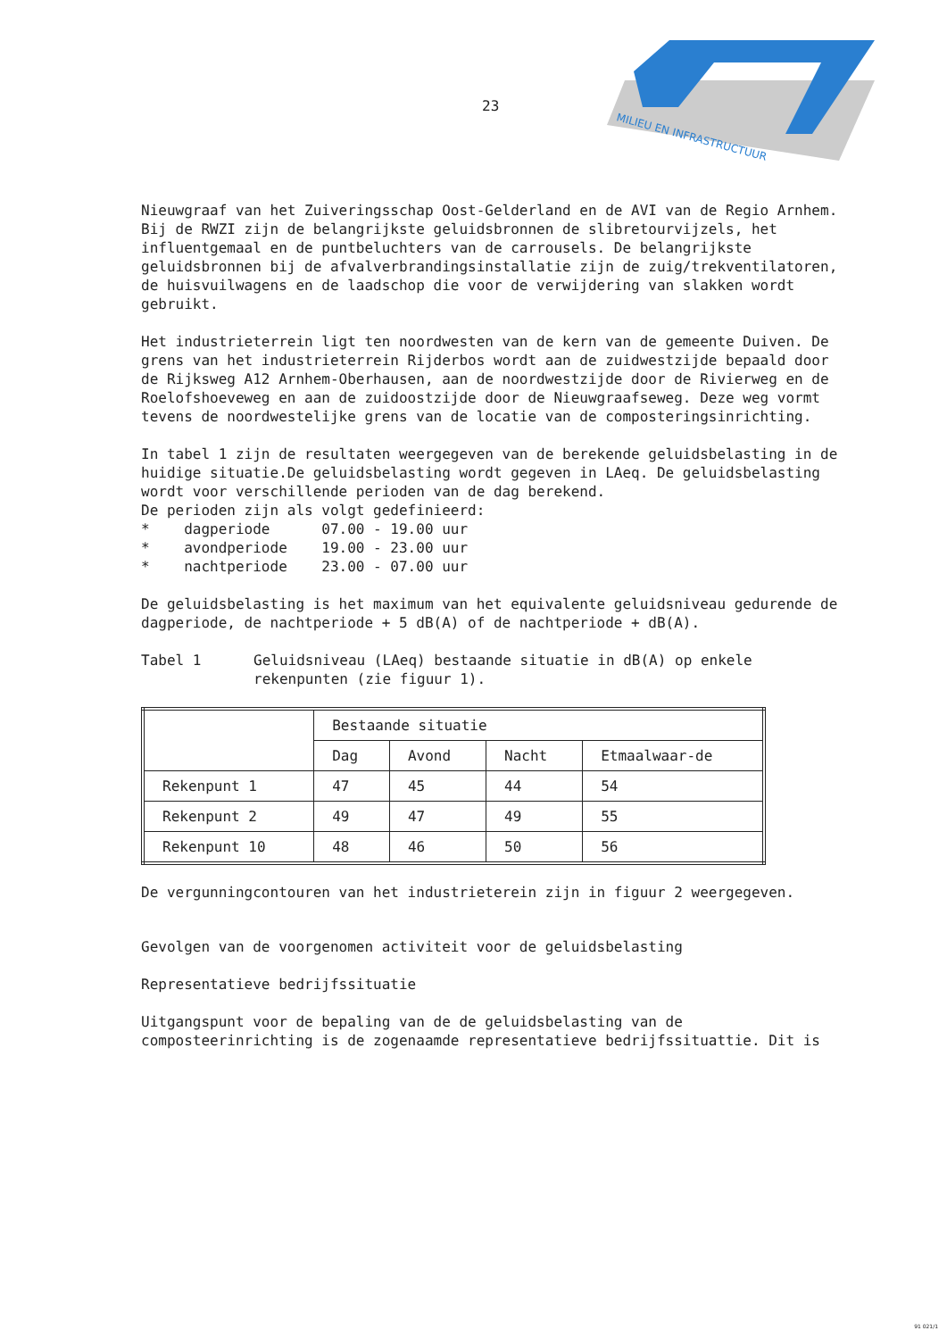23
MILIEU EN INFRASTRUCTUUR
Nieuwgraaf van het Zuiveringsschap Oost-Gelderland en de AVI van de Regio Arnhem.
Bij de RWZI zijn de belangrijkste geluidsbronnen de slibretourvijzels, het influentgemaal en de puntbeluchters van de carrousels. De belangrijkste geluidsbronnen bij de afvalverbrandingsinstallatie zijn de zuig/trekventilatoren, de huisvuilwagens en de laadschop die voor de verwijdering van slakken wordt gebruikt.
Het industrieterrein ligt ten noordwesten van de kern van de gemeente Duiven. De grens van het industrieterrein Rijderbos wordt aan de zuidwestzijde bepaald door de Rijksweg A12 Arnhem-Oberhausen, aan de noordwestzijde door de Rivierweg en de Roelofshoeveweg en aan de zuidoostzijde door de Nieuwgraafseweg. Deze weg vormt tevens de noordwestelijke grens van de locatie van de composteringsinrichting.
In tabel 1 zijn de resultaten weergegeven van de berekende geluidsbelasting in de huidige situatie.De geluidsbelasting wordt gegeven in LAeq. De geluidsbelasting wordt voor verschillende perioden van de dag berekend.
De perioden zijn als volgt gedefinieerd:
* dagperiode 07.00 - 19.00 uur
* avondperiode 19.00 - 23.00 uur
* nachtperiode 23.00 - 07.00 uur
De geluidsbelasting is het maximum van het equivalente geluidsniveau gedurende de dagperiode, de nachtperiode + 5 dB(A) of de nachtperiode + dB(A).
Tabel 1 Geluidsniveau (LAeq) bestaande situatie in dB(A) op enkele rekenpunten (zie figuur 1).
| | Bestaande situatie | | | |
| | Dag | Avond | Nacht | Etmaalwaar-de |
| Rekenpunt 1 | 47 | 45 | 44 | 54 |
| Rekenpunt 2 | 49 | 47 | 49 | 55 |
| Rekenpunt 10 | 48 | 46 | 50 | 56 |
De vergunningcontouren van het industrieterein zijn in figuur 2 weergegeven.
Gevolgen van de voorgenomen activiteit voor de geluidsbelasting
Representatieve bedrijfssituatie
Uitgangspunt voor de bepaling van de de geluidsbelasting van de composteerinrichting is de zogenaamde representatieve bedrijfssituattie. Dit is
91 021/1